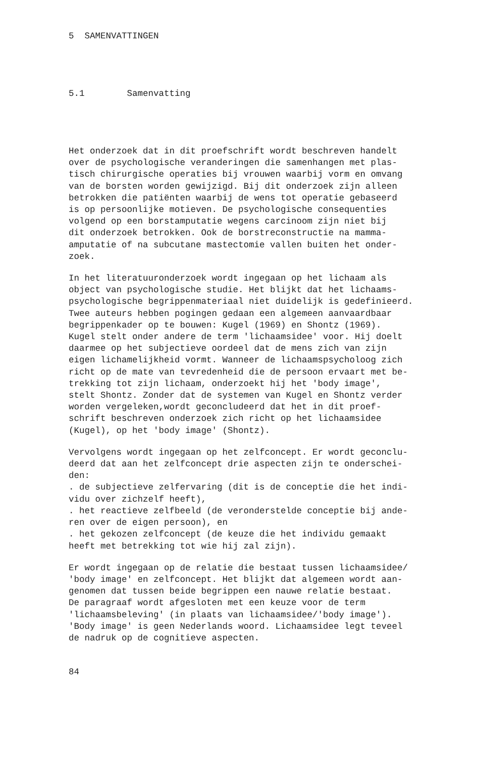5 SAMENVATTINGEN
5.1 Samenvatting
Het onderzoek dat in dit proefschrift wordt beschreven handelt over de psychologische veranderingen die samenhangen met plas- tisch chirurgische operaties bij vrouwen waarbij vorm en omvang van de borsten worden gewijzigd. Bij dit onderzoek zijn alleen betrokken die patiënten waarbij de wens tot operatie gebaseerd is op persoonlijke motieven. De psychologische consequenties volgend op een borstamputatie wegens carcinoom zijn niet bij dit onderzoek betrokken. Ook de borstreconstructie na mamma- amputatie of na subcutane mastectomie vallen buiten het onder- zoek.
In het literatuuronderzoek wordt ingegaan op het lichaam als object van psychologische studie. Het blijkt dat het lichaams- psychologische begrippenmateriaal niet duidelijk is gedefinieerd. Twee auteurs hebben pogingen gedaan een algemeen aanvaardbaar begrippenkader op te bouwen: Kugel (1969) en Shontz (1969). Kugel stelt onder andere de term 'lichaamsidee' voor. Hij doelt daarmee op het subjectieve oordeel dat de mens zich van zijn eigen lichamelijkheid vormt. Wanneer de lichaamspsycholoog zich richt op de mate van tevredenheid die de persoon ervaart met be- trekking tot zijn lichaam, onderzoekt hij het 'body image', stelt Shontz. Zonder dat de systemen van Kugel en Shontz verder worden vergeleken,wordt geconcludeerd dat het in dit proef- schrift beschreven onderzoek zich richt op het lichaamsidee (Kugel), op het 'body image' (Shontz).
Vervolgens wordt ingegaan op het zelfconcept. Er wordt geconclu- deerd dat aan het zelfconcept drie aspecten zijn te onderschei- den: . de subjectieve zelfervaring (dit is de conceptie die het indi- vidu over zichzelf heeft), . het reactieve zelfbeeld (de veronderstelde conceptie bij ande- ren over de eigen persoon), en . het gekozen zelfconcept (de keuze die het individu gemaakt heeft met betrekking tot wie hij zal zijn).
Er wordt ingegaan op de relatie die bestaat tussen lichaamsidee/ 'body image' en zelfconcept. Het blijkt dat algemeen wordt aan- genomen dat tussen beide begrippen een nauwe relatie bestaat. De paragraaf wordt afgesloten met een keuze voor de term 'lichaamsbeleving' (in plaats van lichaamsidee/'body image'). 'Body image' is geen Nederlands woord. Lichaamsidee legt teveel de nadruk op de cognitieve aspecten.
84